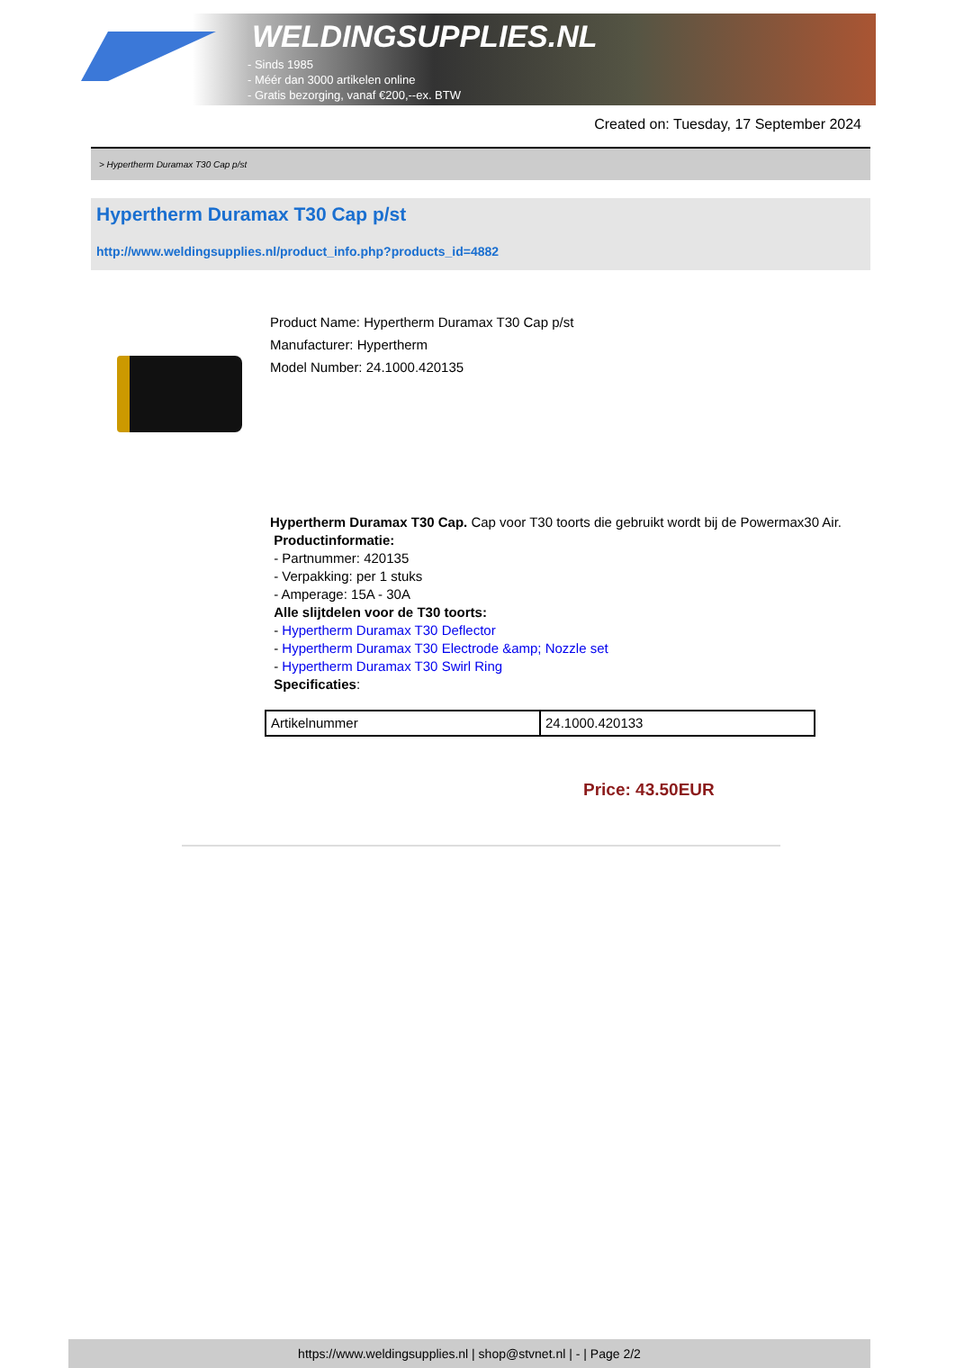WELDINGSUPPLIES.NL
- Sinds 1985
- Méér dan 3000 artikelen online
- Gratis bezorging, vanaf €200,--ex. BTW
Created on: Tuesday, 17 September 2024
> Hypertherm Duramax T30 Cap p/st
Hypertherm Duramax T30 Cap p/st
http://www.weldingsupplies.nl/product_info.php?products_id=4882
Product Name: Hypertherm Duramax T30 Cap p/st
Manufacturer: Hypertherm
Model Number: 24.1000.420135
Hypertherm Duramax T30 Cap. Cap voor T30 toorts die gebruikt wordt bij de Powermax30 Air. Productinformatie:
- Partnummer: 420135
- Verpakking: per 1 stuks
- Amperage: 15A - 30A
Alle slijtdelen voor de T30 toorts:
- Hypertherm Duramax T30 Deflector
- Hypertherm Duramax T30 Electrode &amp; Nozzle set
- Hypertherm Duramax T30 Swirl Ring
Specificaties:
| Artikelnummer | 24.1000.420133 |
Price: 43.50EUR
https://www.weldingsupplies.nl | shop@stvnet.nl | - | Page 2/2